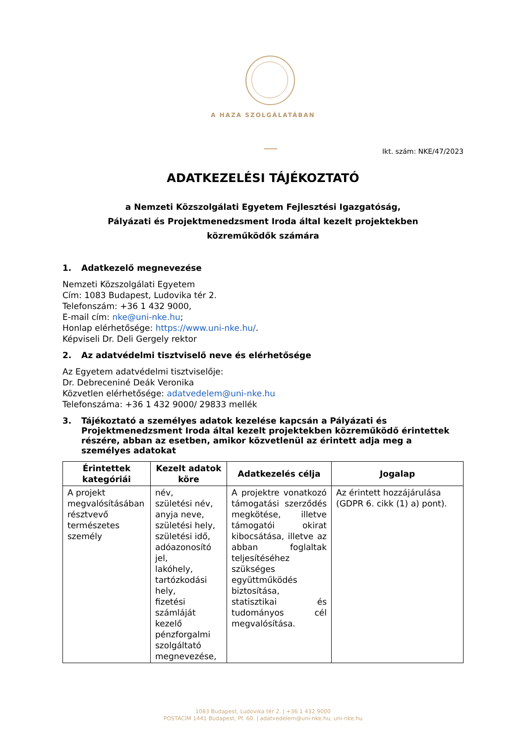A HAZA SZOLGÁLATÁBAN
Ikt. szám: NKE/47/2023
ADATKEZELÉSI TÁJÉKOZTATÓ
a Nemzeti Közszolgálati Egyetem Fejlesztési Igazgatóság,
Pályázati és Projektmenedzsment Iroda által kezelt projektekben
közreműködők számára
1. Adatkezelő megnevezése
Nemzeti Közszolgálati Egyetem
Cím: 1083 Budapest, Ludovika tér 2.
Telefonszám: +36 1 432 9000,
E-mail cím: nke@uni-nke.hu;
Honlap elérhetősége: https://www.uni-nke.hu/.
Képviseli Dr. Deli Gergely rektor
2. Az adatvédelmi tisztviselő neve és elérhetősége
Az Egyetem adatvédelmi tisztviselője:
Dr. Debreceniné Deák Veronika
Közvetlen elérhetősége: adatvedelem@uni-nke.hu
Telefonszáma: +36 1 432 9000/ 29833 mellék
3. Tájékoztató a személyes adatok kezelése kapcsán a Pályázati és Projektmenedzsment Iroda által kezelt projektekben közreműködő érintettek részére, abban az esetben, amikor közvetlenül az érintett adja meg a személyes adatokat
| Érintettek kategóriái | Kezelt adatok köre | Adatkezelés célja | Jogalap |
| --- | --- | --- | --- |
| A projekt megvalósításában résztvevő természetes személy | név, születési név, anyja neve, születési hely, születési idő, adóazonosító jel, lakóhely, tartózkodási hely, fizetési számláját kezelő pénzforgalmi szolgáltató megnevezése, | A projektre vonatkozó támogatási szerződés megkötése, illetve támogatói okirat kibocsátása, illetve az abban foglaltak teljesítéséhez szükséges együttműködés biztosítása, statisztikai és tudományos cél megvalósítása. | Az érintett hozzájárulása (GDPR 6. cikk (1) a) pont). |
1083 Budapest, Ludovika tér 2. | +36 1 432 9000
POSTACÍM 1441 Budapest, Pf. 60. | adatvedelem@uni-nke.hu, uni-nke.hu